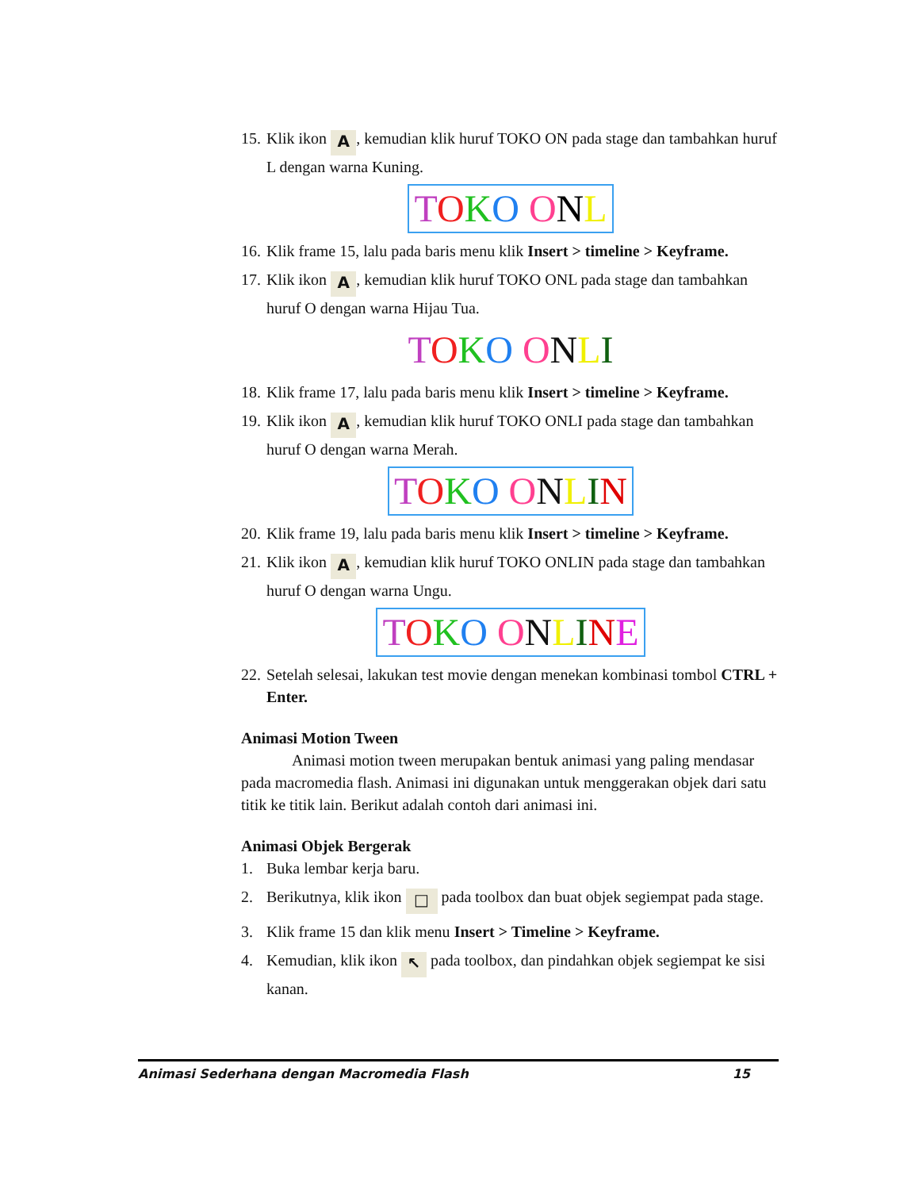15. Klik ikon A, kemudian klik huruf TOKO ON pada stage dan tambahkan huruf L dengan warna Kuning.
TOKO ONL
16. Klik frame 15, lalu pada baris menu klik Insert > timeline > Keyframe.
17. Klik ikon A, kemudian klik huruf TOKO ONL pada stage dan tambahkan huruf O dengan warna Hijau Tua.
TOKO ONLI
18. Klik frame 17, lalu pada baris menu klik Insert > timeline > Keyframe.
19. Klik ikon A, kemudian klik huruf TOKO ONLI pada stage dan tambahkan huruf O dengan warna Merah.
TOKO ONLIN
20. Klik frame 19, lalu pada baris menu klik Insert > timeline > Keyframe.
21. Klik ikon A, kemudian klik huruf TOKO ONLIN pada stage dan tambahkan huruf O dengan warna Ungu.
TOKO ONLINE
22. Setelah selesai, lakukan test movie dengan menekan kombinasi tombol CTRL + Enter.
Animasi Motion Tween
Animasi motion tween merupakan bentuk animasi yang paling mendasar pada macromedia flash. Animasi ini digunakan untuk menggerakan objek dari satu titik ke titik lain. Berikut adalah contoh dari animasi ini.
Animasi Objek Bergerak
1. Buka lembar kerja baru.
2. Berikutnya, klik ikon □ pada toolbox dan buat objek segiempat pada stage.
3. Klik frame 15 dan klik menu Insert > Timeline > Keyframe.
4. Kemudian, klik ikon ↖ pada toolbox, dan pindahkan objek segiempat ke sisi kanan.
Animasi Sederhana dengan Macromedia Flash 15